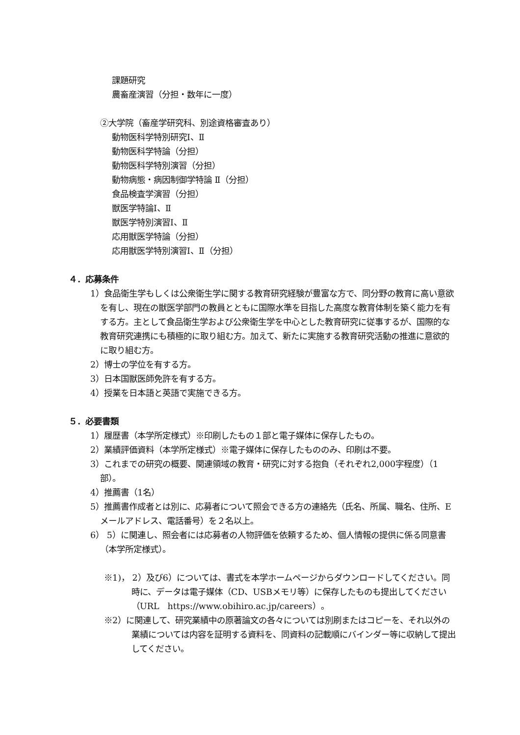課題研究
農畜産演習（分担・数年に一度）
②大学院（畜産学研究科、別途資格審査あり）
動物医科学特別研究Ⅰ、Ⅱ
動物医科学特論（分担）
動物医科学特別演習（分担）
動物病態・病因制御学特論 Ⅱ（分担）
食品検査学演習（分担）
獣医学特論Ⅰ、Ⅱ
獣医学特別演習Ⅰ、Ⅱ
応用獣医学特論（分担）
応用獣医学特別演習Ⅰ、Ⅱ（分担）
４．応募条件
1）食品衛生学もしくは公衆衛生学に関する教育研究経験が豊富な方で、同分野の教育に高い意欲を有し、現在の獣医学部門の教員とともに国際水準を目指した高度な教育体制を築く能力を有する方。主として食品衛生学および公衆衛生学を中心とした教育研究に従事するが、国際的な教育研究連携にも積極的に取り組む方。加えて、新たに実施する教育研究活動の推進に意欲的に取り組む方。
2）博士の学位を有する方。
3）日本国獣医師免許を有する方。
4）授業を日本語と英語で実施できる方。
５．必要書類
1）履歴書（本学所定様式）※印刷したもの１部と電子媒体に保存したもの。
2）業績評価資料（本学所定様式）※電子媒体に保存したもののみ、印刷は不要。
3）これまでの研究の概要、関連領域の教育・研究に対する抱負（それぞれ2,000字程度）（1部）。
4）推薦書（1名）
5）推薦書作成者とは別に、応募者について照会できる方の連絡先（氏名、所属、職名、住所、Eメールアドレス、電話番号）を２名以上。
6） 5）に関連し、照会者には応募者の人物評価を依頼するため、個人情報の提供に係る同意書（本学所定様式）。
※1)， 2）及び6）については、書式を本学ホームページからダウンロードしてください。同時に、データは電子媒体（CD、USBメモリ等）に保存したものも提出してください（URL　https://www.obihiro.ac.jp/careers）。
※2）に関連して、研究業績中の原著論文の各々については別刷またはコピーを、それ以外の業績については内容を証明する資料を、同資料の記載順にバインダー等に収納して提出してください。